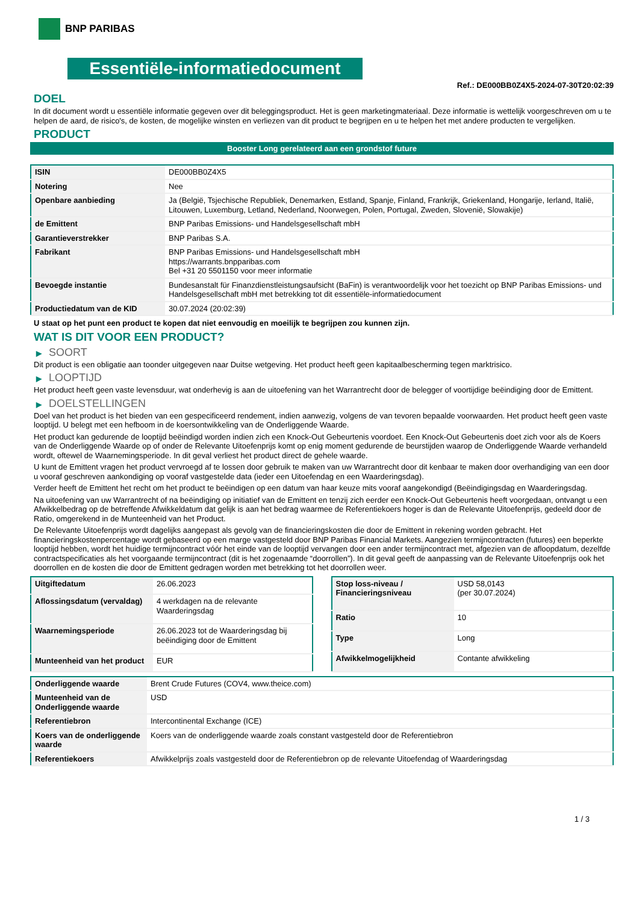BNP PARIBAS
Essentiële-informatiedocument
Ref.: DE000BB0Z4X5-2024-07-30T20:02:39
DOEL
In dit document wordt u essentiële informatie gegeven over dit beleggingsproduct. Het is geen marketingmateriaal. Deze informatie is wettelijk voorgeschreven om u te helpen de aard, de risico's, de kosten, de mogelijke winsten en verliezen van dit product te begrijpen en u te helpen het met andere producten te vergelijken.
PRODUCT
Booster Long gerelateerd aan een grondstof future
| ISIN | DE000BB0Z4X5 |
| Notering | Nee |
| Openbare aanbieding | Ja (België, Tsjechische Republiek, Denemarken, Estland, Spanje, Finland, Frankrijk, Griekenland, Hongarije, Ierland, Italië, Litouwen, Luxemburg, Letland, Nederland, Noorwegen, Polen, Portugal, Zweden, Slovenië, Slowakije) |
| de Emittent | BNP Paribas Emissions- und Handelsgesellschaft mbH |
| Garantieverstrekker | BNP Paribas S.A. |
| Fabrikant | BNP Paribas Emissions- und Handelsgesellschaft mbH https://warrants.bnpparibas.com Bel +31 20 5501150 voor meer informatie |
| Bevoegde instantie | Bundesanstalt für Finanzdienstleistungsaufsicht (BaFin) is verantwoordelijk voor het toezicht op BNP Paribas Emissions- und Handelsgesellschaft mbH met betrekking tot dit essentiële-informatiedocument |
| Productiedatum van de KID | 30.07.2024 (20:02:39) |
U staat op het punt een product te kopen dat niet eenvoudig en moeilijk te begrijpen zou kunnen zijn.
WAT IS DIT VOOR EEN PRODUCT?
▶ SOORT
Dit product is een obligatie aan toonder uitgegeven naar Duitse wetgeving. Het product heeft geen kapitaalbescherming tegen marktrisico.
▶ LOOPTIJD
Het product heeft geen vaste levensduur, wat onderhevig is aan de uitoefening van het Warrantrecht door de belegger of voortijdige beëindiging door de Emittent.
▶ DOELSTELLINGEN
Doel van het product is het bieden van een gespecificeerd rendement, indien aanwezig, volgens de van tevoren bepaalde voorwaarden. Het product heeft geen vaste looptijd. U belegt met een hefboom in de koersontwikkeling van de Onderliggende Waarde.
Het product kan gedurende de looptijd beëindigd worden indien zich een Knock-Out Gebeurtenis voordoet. Een Knock-Out Gebeurtenis doet zich voor als de Koers van de Onderliggende Waarde op of onder de Relevante Uitoefenprijs komt op enig moment gedurende de beurstijden waarop de Onderliggende Waarde verhandeld wordt, oftewel de Waarnemingsperiode. In dit geval verliest het product direct de gehele waarde.
U kunt de Emittent vragen het product vervroegd af te lossen door gebruik te maken van uw Warrantrecht door dit kenbaar te maken door overhandiging van een door u vooraf geschreven aankondiging op vooraf vastgestelde data (ieder een Uitoefendag en een Waarderingsdag).
Verder heeft de Emittent het recht om het product te beëindigen op een datum van haar keuze mits vooraf aangekondigd (Beëindigingsdag en Waarderingsdag.
Na uitoefening van uw Warrantrecht of na beëindiging op initiatief van de Emittent en tenzij zich eerder een Knock-Out Gebeurtenis heeft voorgedaan, ontvangt u een Afwikkelbedrag op de betreffende Afwikkeldatum dat gelijk is aan het bedrag waarmee de Referentiekoers hoger is dan de Relevante Uitoefenprijs, gedeeld door de Ratio, omgerekend in de Munteenheid van het Product.
De Relevante Uitoefenprijs wordt dagelijks aangepast als gevolg van de financieringskosten die door de Emittent in rekening worden gebracht. Het financieringskostenpercentage wordt gebaseerd op een marge vastgesteld door BNP Paribas Financial Markets. Aangezien termijncontracten (futures) een beperkte looptijd hebben, wordt het huidige termijncontract vóór het einde van de looptijd vervangen door een ander termijncontract met, afgezien van de afloopdatum, dezelfde contractspecificaties als het voorgaande termijncontract (dit is het zogenaamde “doorrollen”). In dit geval geeft de aanpassing van de Relevante Uitoefenprijs ook het doorrollen en de kosten die door de Emittent gedragen worden met betrekking tot het doorrollen weer.
| Uitgiftedatum | 26.06.2023 |
| Aflossingsdatum (vervaldag) | 4 werkdagen na de relevante Waarderingsdag |
| Waarnemingsperiode | 26.06.2023 tot de Waarderingsdag bij beëindiging door de Emittent |
| Munteenheid van het product | EUR |
| Stop loss-niveau / Financieringsniveau | USD 58,0143 (per 30.07.2024) |
| Ratio | 10 |
| Type | Long |
| Afwikkelmogelijkheid | Contante afwikkeling |
| Onderliggende waarde | Brent Crude Futures (COV4, www.theice.com) |
| Munteenheid van de Onderliggende waarde | USD |
| Referentiebron | Intercontinental Exchange (ICE) |
| Koers van de onderliggende waarde | Koers van de onderliggende waarde zoals constant vastgesteld door de Referentiebron |
| Referentiekoers | Afwikkelprijs zoals vastgesteld door de Referentiebron op de relevante Uitoefendag of Waarderingsdag |
1 / 3